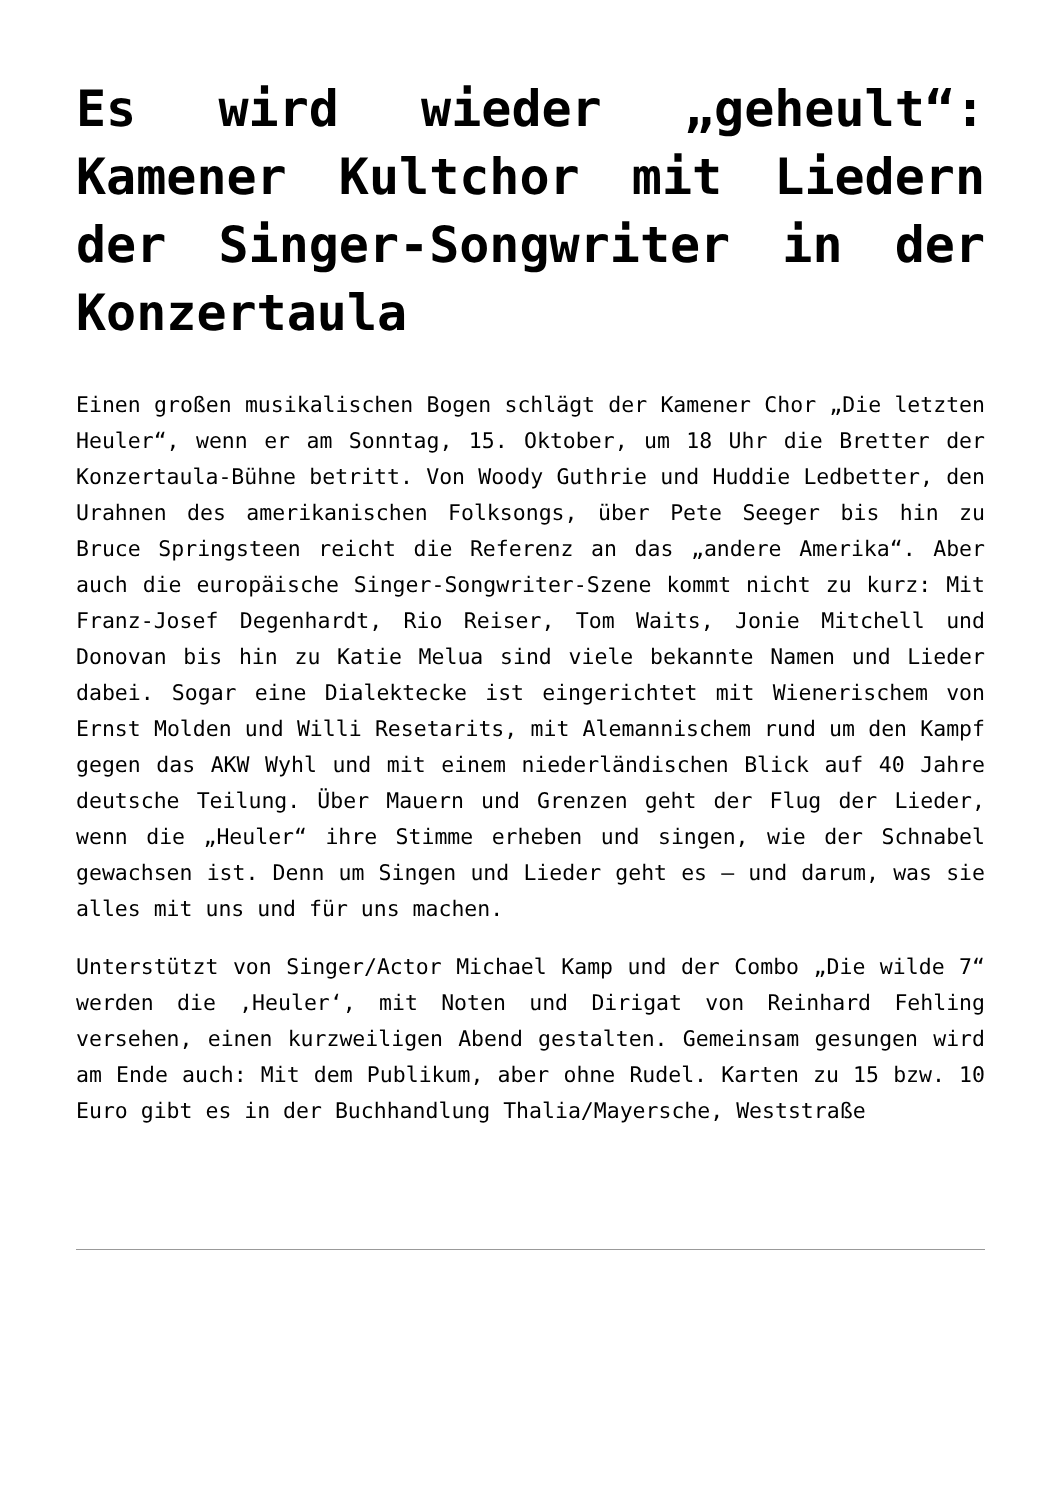Es wird wieder „geheult“: Kamener Kultchor mit Liedern der Singer-Songwriter in der Konzertaula
Einen großen musikalischen Bogen schlägt der Kamener Chor „Die letzten Heuler“, wenn er am Sonntag, 15. Oktober, um 18 Uhr die Bretter der Konzertaula-Bühne betritt. Von Woody Guthrie und Huddie Ledbetter, den Urahnen des amerikanischen Folksongs, über Pete Seeger bis hin zu Bruce Springsteen reicht die Referenz an das „andere Amerika“. Aber auch die europäische Singer-Songwriter-Szene kommt nicht zu kurz: Mit Franz-Josef Degenhardt, Rio Reiser, Tom Waits, Jonie Mitchell und Donovan bis hin zu Katie Melua sind viele bekannte Namen und Lieder dabei. Sogar eine Dialektecke ist eingerichtet mit Wienerischem von Ernst Molden und Willi Resetarits, mit Alemannischem rund um den Kampf gegen das AKW Wyhl und mit einem niederländischen Blick auf 40 Jahre deutsche Teilung. Über Mauern und Grenzen geht der Flug der Lieder, wenn die „Heuler“ ihre Stimme erheben und singen, wie der Schnabel gewachsen ist. Denn um Singen und Lieder geht es – und darum, was sie alles mit uns und für uns machen.
Unterstützt von Singer/Actor Michael Kamp und der Combo „Die wilde 7“ werden die ‚Heuler‘, mit Noten und Dirigat von Reinhard Fehling versehen, einen kurzweiligen Abend gestalten. Gemeinsam gesungen wird am Ende auch: Mit dem Publikum, aber ohne Rudel. Karten zu 15 bzw. 10 Euro gibt es in der Buchhandlung Thalia/Mayersche, Weststraße